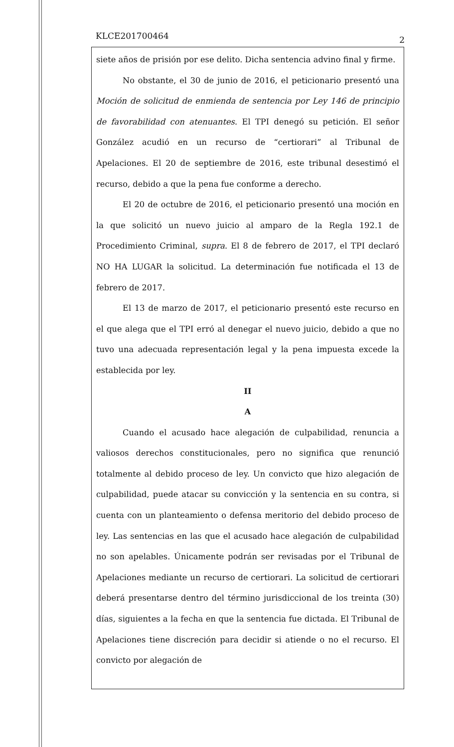KLCE201700464 2
siete años de prisión por ese delito. Dicha sentencia advino final y firme.
No obstante, el 30 de junio de 2016, el peticionario presentó una Moción de solicitud de enmienda de sentencia por Ley 146 de principio de favorabilidad con atenuantes. El TPI denegó su petición. El señor González acudió en un recurso de “certiorari” al Tribunal de Apelaciones. El 20 de septiembre de 2016, este tribunal desestimó el recurso, debido a que la pena fue conforme a derecho.
El 20 de octubre de 2016, el peticionario presentó una moción en la que solicitó un nuevo juicio al amparo de la Regla 192.1 de Procedimiento Criminal, supra. El 8 de febrero de 2017, el TPI declaró NO HA LUGAR la solicitud. La determinación fue notificada el 13 de febrero de 2017.
El 13 de marzo de 2017, el peticionario presentó este recurso en el que alega que el TPI erró al denegar el nuevo juicio, debido a que no tuvo una adecuada representación legal y la pena impuesta excede la establecida por ley.
II
A
Cuando el acusado hace alegación de culpabilidad, renuncia a valiosos derechos constitucionales, pero no significa que renunció totalmente al debido proceso de ley. Un convicto que hizo alegación de culpabilidad, puede atacar su convicción y la sentencia en su contra, si cuenta con un planteamiento o defensa meritorio del debido proceso de ley. Las sentencias en las que el acusado hace alegación de culpabilidad no son apelables. Únicamente podrán ser revisadas por el Tribunal de Apelaciones mediante un recurso de certiorari. La solicitud de certiorari deberá presentarse dentro del término jurisdiccional de los treinta (30) días, siguientes a la fecha en que la sentencia fue dictada. El Tribunal de Apelaciones tiene discreción para decidir si atiende o no el recurso. El convicto por alegación de